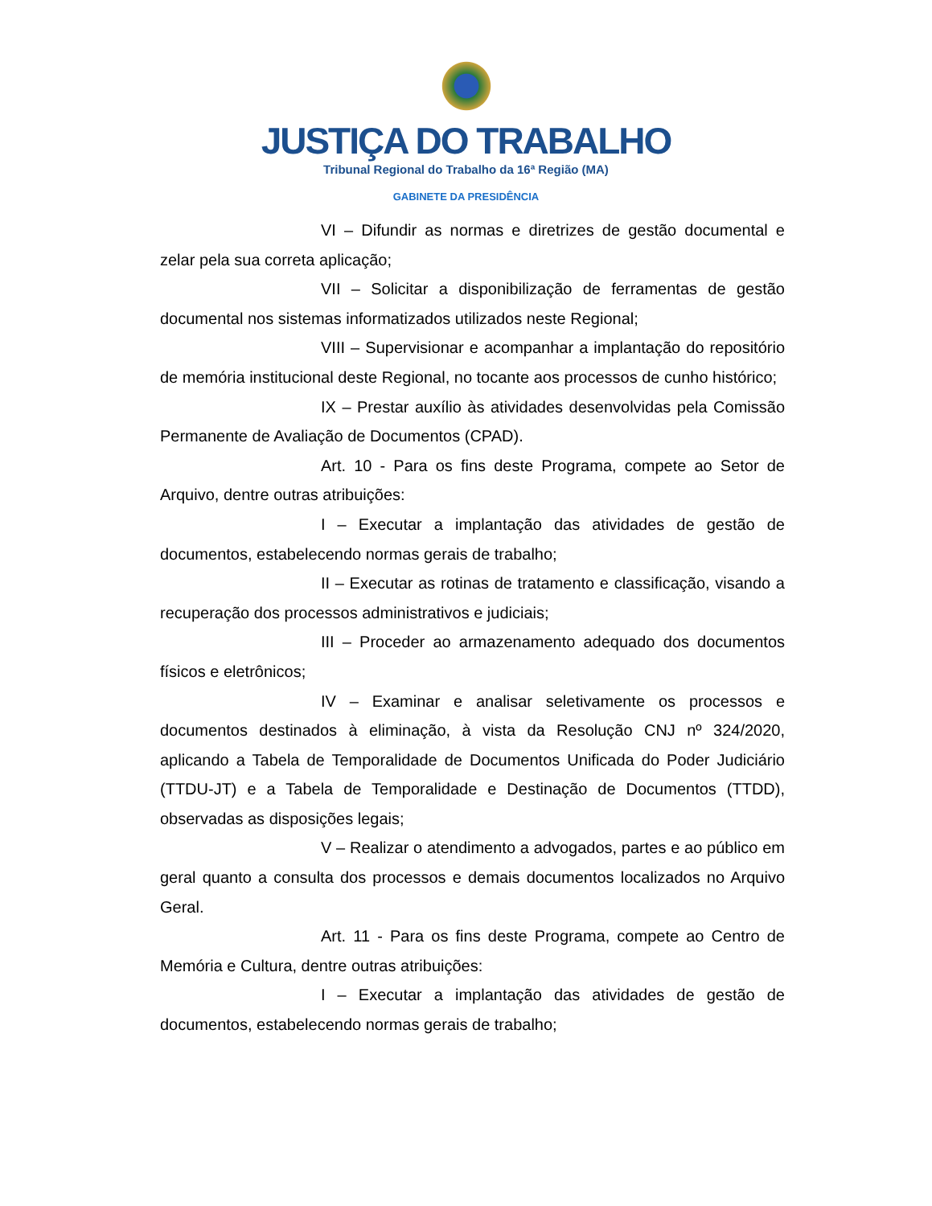JUSTIÇA DO TRABALHO
Tribunal Regional do Trabalho da 16ª Região (MA)
GABINETE DA PRESIDÊNCIA
VI – Difundir as normas e diretrizes de gestão documental e zelar pela sua correta aplicação;
VII – Solicitar a disponibilização de ferramentas de gestão documental nos sistemas informatizados utilizados neste Regional;
VIII – Supervisionar e acompanhar a implantação do repositório de memória institucional deste Regional, no tocante aos processos de cunho histórico;
IX – Prestar auxílio às atividades desenvolvidas pela Comissão Permanente de Avaliação de Documentos (CPAD).
Art. 10 - Para os fins deste Programa, compete ao Setor de Arquivo, dentre outras atribuições:
I – Executar a implantação das atividades de gestão de documentos, estabelecendo normas gerais de trabalho;
II – Executar as rotinas de tratamento e classificação, visando a recuperação dos processos administrativos e judiciais;
III – Proceder ao armazenamento adequado dos documentos físicos e eletrônicos;
IV – Examinar e analisar seletivamente os processos e documentos destinados à eliminação, à vista da Resolução CNJ nº 324/2020, aplicando a Tabela de Temporalidade de Documentos Unificada do Poder Judiciário (TTDU-JT) e a Tabela de Temporalidade e Destinação de Documentos (TTDD), observadas as disposições legais;
V – Realizar o atendimento a advogados, partes e ao público em geral quanto a consulta dos processos e demais documentos localizados no Arquivo Geral.
Art. 11 - Para os fins deste Programa, compete ao Centro de Memória e Cultura, dentre outras atribuições:
I – Executar a implantação das atividades de gestão de documentos, estabelecendo normas gerais de trabalho;